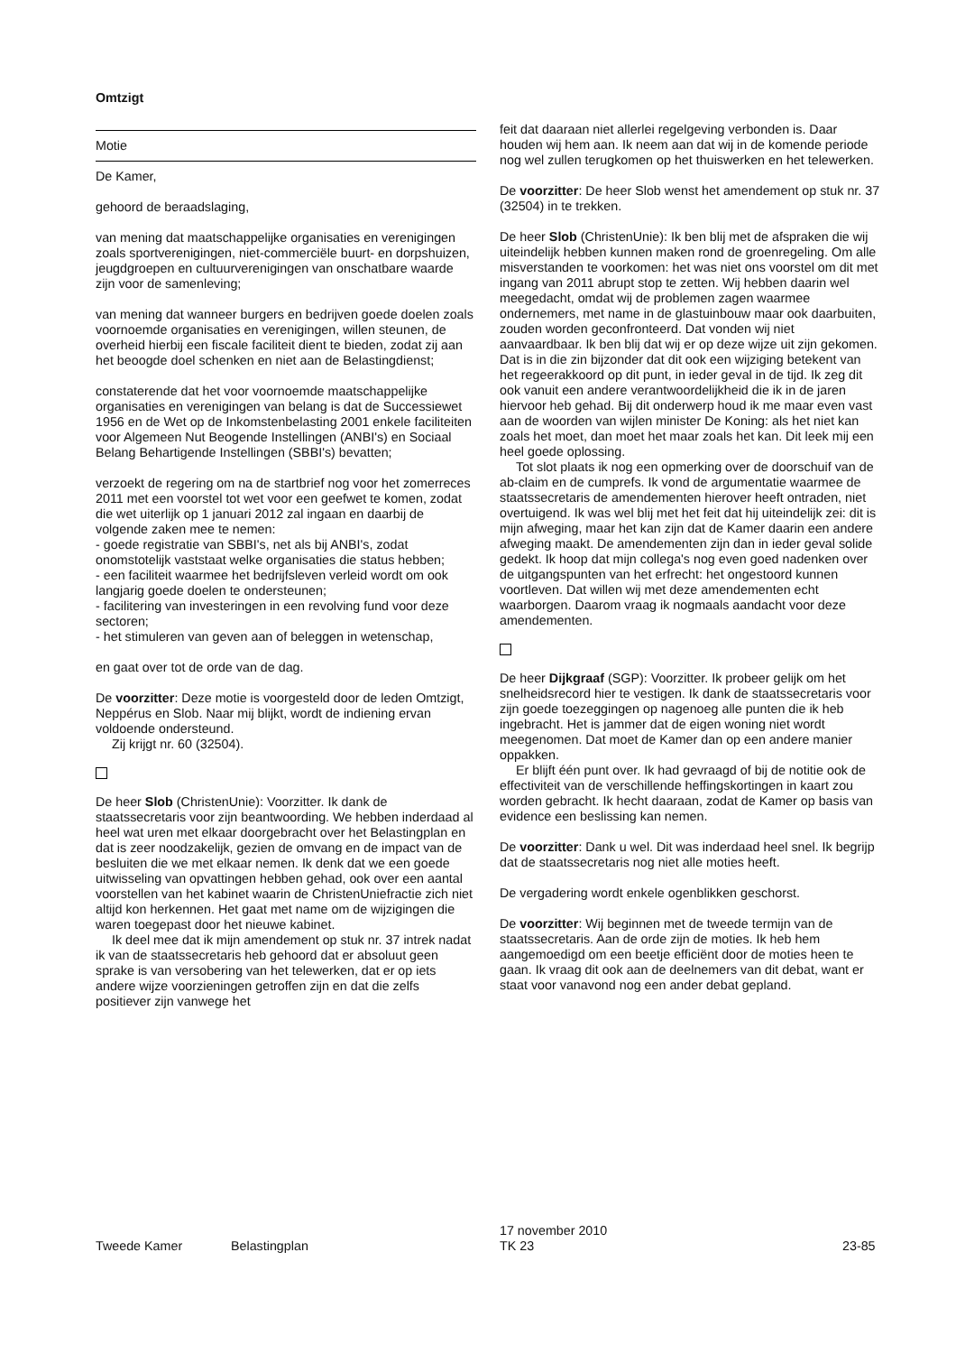Omtzigt
Motie
De Kamer,
gehoord de beraadslaging,
van mening dat maatschappelijke organisaties en verenigingen zoals sportverenigingen, niet-commerciële buurt- en dorpshuizen, jeugdgroepen en cultuurverenigingen van onschatbare waarde zijn voor de samenleving;
van mening dat wanneer burgers en bedrijven goede doelen zoals voornoemde organisaties en verenigingen, willen steunen, de overheid hierbij een fiscale faciliteit dient te bieden, zodat zij aan het beoogde doel schenken en niet aan de Belastingdienst;
constaterende dat het voor voornoemde maatschappelijke organisaties en verenigingen van belang is dat de Successiewet 1956 en de Wet op de Inkomstenbelasting 2001 enkele faciliteiten voor Algemeen Nut Beogende Instellingen (ANBI's) en Sociaal Belang Behartigende Instellingen (SBBI's) bevatten;
verzoekt de regering om na de startbrief nog voor het zomerreces 2011 met een voorstel tot wet voor een geefwet te komen, zodat die wet uiterlijk op 1 januari 2012 zal ingaan en daarbij de volgende zaken mee te nemen:
- goede registratie van SBBI's, net als bij ANBI's, zodat onomstotelijk vaststaat welke organisaties die status hebben;
- een faciliteit waarmee het bedrijfsleven verleid wordt om ook langjarig goede doelen te ondersteunen;
- facilitering van investeringen in een revolving fund voor deze sectoren;
- het stimuleren van geven aan of beleggen in wetenschap,
en gaat over tot de orde van de dag.
De voorzitter: Deze motie is voorgesteld door de leden Omtzigt, Neppérus en Slob. Naar mij blijkt, wordt de indiening ervan voldoende ondersteund.
Zij krijgt nr. 60 (32504).
De heer Slob (ChristenUnie): Voorzitter. Ik dank de staatssecretaris voor zijn beantwoording. We hebben inderdaad al heel wat uren met elkaar doorgebracht over het Belastingplan en dat is zeer noodzakelijk, gezien de omvang en de impact van de besluiten die we met elkaar nemen. Ik denk dat we een goede uitwisseling van opvattingen hebben gehad, ook over een aantal voorstellen van het kabinet waarin de ChristenUniefractie zich niet altijd kon herkennen. Het gaat met name om de wijzigingen die waren toegepast door het nieuwe kabinet.
Ik deel mee dat ik mijn amendement op stuk nr. 37 intrek nadat ik van de staatssecretaris heb gehoord dat er absoluut geen sprake is van versobering van het telewerken, dat er op iets andere wijze voorzieningen getroffen zijn en dat die zelfs positiever zijn vanwege het
feit dat daaraan niet allerlei regelgeving verbonden is. Daar houden wij hem aan. Ik neem aan dat wij in de komende periode nog wel zullen terugkomen op het thuiswerken en het telewerken.
De voorzitter: De heer Slob wenst het amendement op stuk nr. 37 (32504) in te trekken.
De heer Slob (ChristenUnie): Ik ben blij met de afspraken die wij uiteindelijk hebben kunnen maken rond de groenregeling. Om alle misverstanden te voorkomen: het was niet ons voorstel om dit met ingang van 2011 abrupt stop te zetten. Wij hebben daarin wel meegedacht, omdat wij de problemen zagen waarmee ondernemers, met name in de glastuinbouw maar ook daarbuiten, zouden worden geconfronteerd. Dat vonden wij niet aanvaardbaar. Ik ben blij dat wij er op deze wijze uit zijn gekomen. Dat is in die zin bijzonder dat dit ook een wijziging betekent van het regeerakkoord op dit punt, in ieder geval in de tijd. Ik zeg dit ook vanuit een andere verantwoordelijkheid die ik in de jaren hiervoor heb gehad. Bij dit onderwerp houd ik me maar even vast aan de woorden van wijlen minister De Koning: als het niet kan zoals het moet, dan moet het maar zoals het kan. Dit leek mij een heel goede oplossing.
Tot slot plaats ik nog een opmerking over de doorschuif van de ab-claim en de cumprefs. Ik vond de argumentatie waarmee de staatssecretaris de amendementen hierover heeft ontraden, niet overtuigend. Ik was wel blij met het feit dat hij uiteindelijk zei: dit is mijn afweging, maar het kan zijn dat de Kamer daarin een andere afweging maakt. De amendementen zijn dan in ieder geval solide gedekt. Ik hoop dat mijn collega's nog even goed nadenken over de uitgangspunten van het erfrecht: het ongestoord kunnen voortleven. Dat willen wij met deze amendementen echt waarborgen. Daarom vraag ik nogmaals aandacht voor deze amendementen.
De heer Dijkgraaf (SGP): Voorzitter. Ik probeer gelijk om het snelheidsrecord hier te vestigen. Ik dank de staatssecretaris voor zijn goede toezeggingen op nagenoeg alle punten die ik heb ingebracht. Het is jammer dat de eigen woning niet wordt meegenomen. Dat moet de Kamer dan op een andere manier oppakken.
Er blijft één punt over. Ik had gevraagd of bij de notitie ook de effectiviteit van de verschillende heffingskortingen in kaart zou worden gebracht. Ik hecht daaraan, zodat de Kamer op basis van evidence een beslissing kan nemen.
De voorzitter: Dank u wel. Dit was inderdaad heel snel. Ik begrijp dat de staatssecretaris nog niet alle moties heeft.
De vergadering wordt enkele ogenblikken geschorst.
De voorzitter: Wij beginnen met de tweede termijn van de staatssecretaris. Aan de orde zijn de moties. Ik heb hem aangemoedigd om een beetje efficiënt door de moties heen te gaan. Ik vraag dit ook aan de deelnemers van dit debat, want er staat voor vanavond nog een ander debat gepland.
Tweede Kamer Belastingplan
17 november 2010
TK 23
23-85